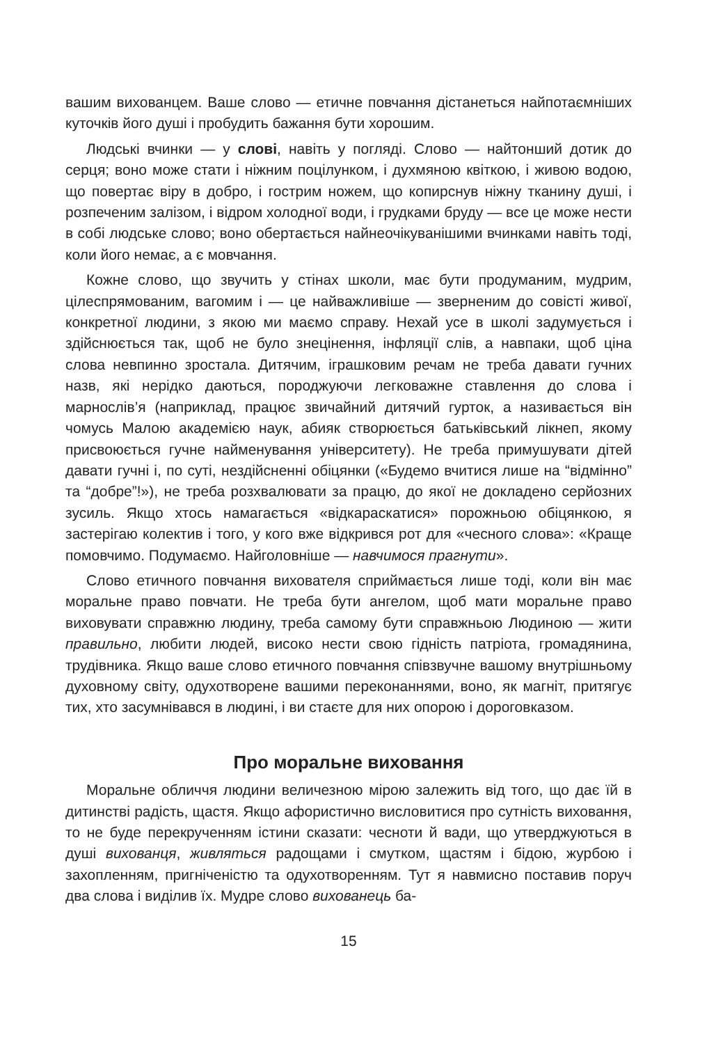вашим вихованцем. Ваше слово — етичне повчання дістанеться найпотаємніших куточків його душі і пробудить бажання бути хорошим.
Людські вчинки — у слові, навіть у погляді. Слово — найтонший дотик до серця; воно може стати і ніжним поцілунком, і духмяною квіткою, і живою водою, що повертає віру в добро, і гострим ножем, що копирснув ніжну тканину душі, і розпеченим залізом, і відром холодної води, і грудками бруду — все це може нести в собі людське слово; воно обертається найнеочікуванішими вчинками навіть тоді, коли його немає, а є мовчання.
Кожне слово, що звучить у стінах школи, має бути продуманим, мудрим, цілеспрямованим, вагомим і — це найважливіше — зверненим до совісті живої, конкретної людини, з якою ми маємо справу. Нехай усе в школі задумується і здійснюється так, щоб не було знецінення, інфляції слів, а навпаки, щоб ціна слова невпинно зростала. Дитячим, іграшковим речам не треба давати гучних назв, які нерідко даються, породжуючи легковажне ставлення до слова і марнослів’я (наприклад, працює звичайний дитячий гурток, а називається він чомусь Малою академією наук, абияк створюється батьківський лікнеп, якому присвоюється гучне найменування університету). Не треба примушувати дітей давати гучні і, по суті, нездійсненні обіцянки («Будемо вчитися лише на “відмінно” та “добре”!»), не треба розхвалювати за працю, до якої не докладено серйозних зусиль. Якщо хтось намагається «відкараскатися» порожньою обіцянкою, я застерігаю колектив і того, у кого вже відкрився рот для «чесного слова»: «Краще помовчимо. Подумаємо. Найголовніше — навчимося прагнути».
Слово етичного повчання вихователя сприймається лише тоді, коли він має моральне право повчати. Не треба бути ангелом, щоб мати моральне право виховувати справжню людину, треба самому бути справжньою Людиною — жити правильно, любити людей, високо нести свою гідність патріота, громадянина, трудівника. Якщо ваше слово етичного повчання співзвучне вашому внутрішньому духовному світу, одухотворене вашими переконаннями, воно, як магніт, притягує тих, хто засумнівався в людині, і ви стаєте для них опорою і дороговказом.
Про моральне виховання
Моральне обличчя людини величезною мірою залежить від того, що дає їй в дитинстві радість, щастя. Якщо афористично висловитися про сутність виховання, то не буде перекрученням істини сказати: чесноти й вади, що утверджуються в душі вихованця, живляться радощами і смутком, щастям і бідою, журбою і захопленням, пригніченістю та одухотворенням. Тут я навмисно поставив поруч два слова і виділив їх. Мудре слово вихованець ба-
15